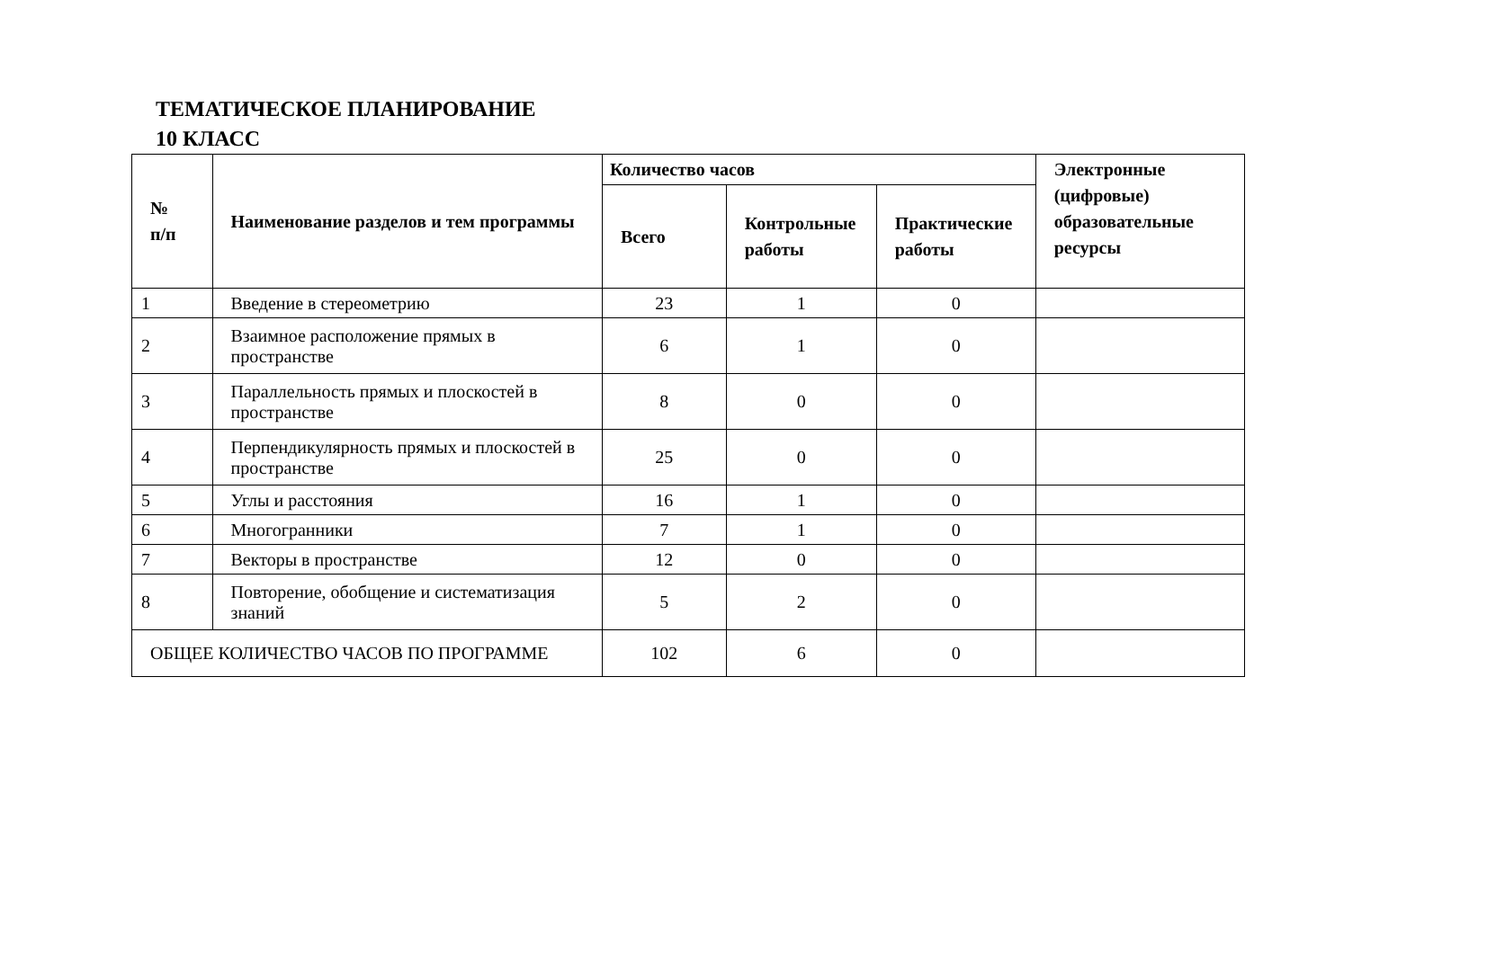ТЕМАТИЧЕСКОЕ ПЛАНИРОВАНИЕ
10 КЛАСС
| № п/п | Наименование разделов и тем программы | Количество часов | | | Электронные (цифровые) образовательные ресурсы |
| --- | --- | --- | --- | --- | --- |
| | | Всего | Контрольные работы | Практические работы | |
| 1 | Введение в стереометрию | 23 | 1 | 0 | |
| 2 | Взаимное расположение прямых в пространстве | 6 | 1 | 0 | |
| 3 | Параллельность прямых и плоскостей в пространстве | 8 | 0 | 0 | |
| 4 | Перпендикулярность прямых и плоскостей в пространстве | 25 | 0 | 0 | |
| 5 | Углы и расстояния | 16 | 1 | 0 | |
| 6 | Многогранники | 7 | 1 | 0 | |
| 7 | Векторы в пространстве | 12 | 0 | 0 | |
| 8 | Повторение, обобщение и систематизация знаний | 5 | 2 | 0 | |
| ОБЩЕЕ КОЛИЧЕСТВО ЧАСОВ ПО ПРОГРАММЕ | | 102 | 6 | 0 | |